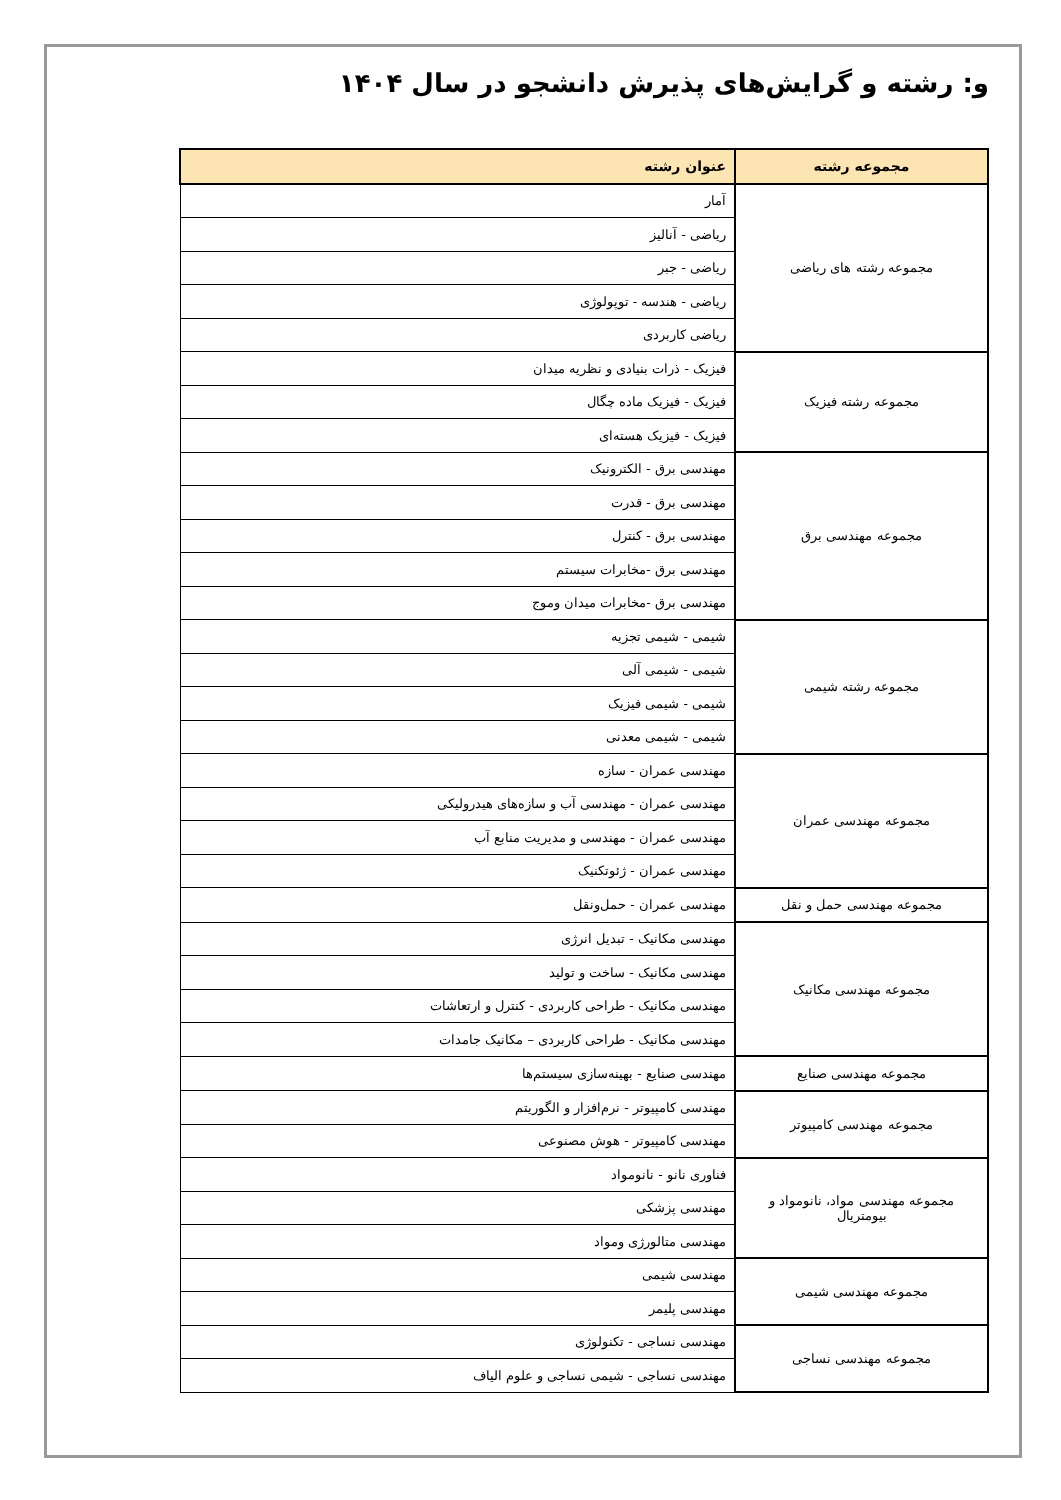و: رشته و گرایش‌های پذیرش دانشجو در سال ۱۴۰۴
| مجموعه رشته | عنوان رشته |
| --- | --- |
| مجموعه رشته های ریاضی | آمار |
| | ریاضی - آنالیز |
| | ریاضی - جبر |
| | ریاضی - هندسه - توپولوژی |
| | ریاضی کاربردی |
| مجموعه رشته فیزیک | فیزیک - ذرات بنیادی و نظریه میدان |
| | فیزیک - فیزیک ماده چگال |
| | فیزیک - فیزیک هسته‌ای |
| مجموعه مهندسی برق | مهندسی برق - الکترونیک |
| | مهندسی برق - قدرت |
| | مهندسی برق - کنترل |
| | مهندسی برق -مخابرات سیستم |
| | مهندسی برق -مخابرات میدان وموج |
| مجموعه رشته شیمی | شیمی - شیمی تجزیه |
| | شیمی - شیمی آلی |
| | شیمی - شیمی فیزیک |
| | شیمی - شیمی معدنی |
| مجموعه مهندسی عمران | مهندسی عمران - سازه |
| | مهندسی عمران - مهندسی آب و سازه‌های هیدرولیکی |
| | مهندسی عمران - مهندسی و مدیریت منابع آب |
| | مهندسی عمران - ژئوتکنیک |
| مجموعه مهندسی حمل و نقل | مهندسی عمران - حمل‌ونقل |
| مجموعه مهندسی مکانیک | مهندسی مکانیک - تبدیل انرژی |
| | مهندسی مکانیک - ساخت و تولید |
| | مهندسی مکانیک - طراحی کاربردی - کنترل و ارتعاشات |
| | مهندسی مکانیک - طراحی کاربردی – مکانیک جامدات |
| مجموعه مهندسی صنایع | مهندسی صنایع - بهینه‌سازی سیستم‌ها |
| مجموعه مهندسی کامپیوتر | مهندسی کامپیوتر - نرم‌افزار و الگوریتم |
| | مهندسی کامپیوتر - هوش مصنوعی |
| مجموعه مهندسی مواد، نانومواد و بیومتریال | فناوری نانو - نانومواد |
| | مهندسی پزشکی |
| | مهندسی متالورژی ومواد |
| مجموعه مهندسی شیمی | مهندسی شیمی |
| | مهندسی پلیمر |
| مجموعه مهندسی نساجی | مهندسی نساجی - تکنولوژی |
| | مهندسی نساجی - شیمی نساجی و علوم الیاف |